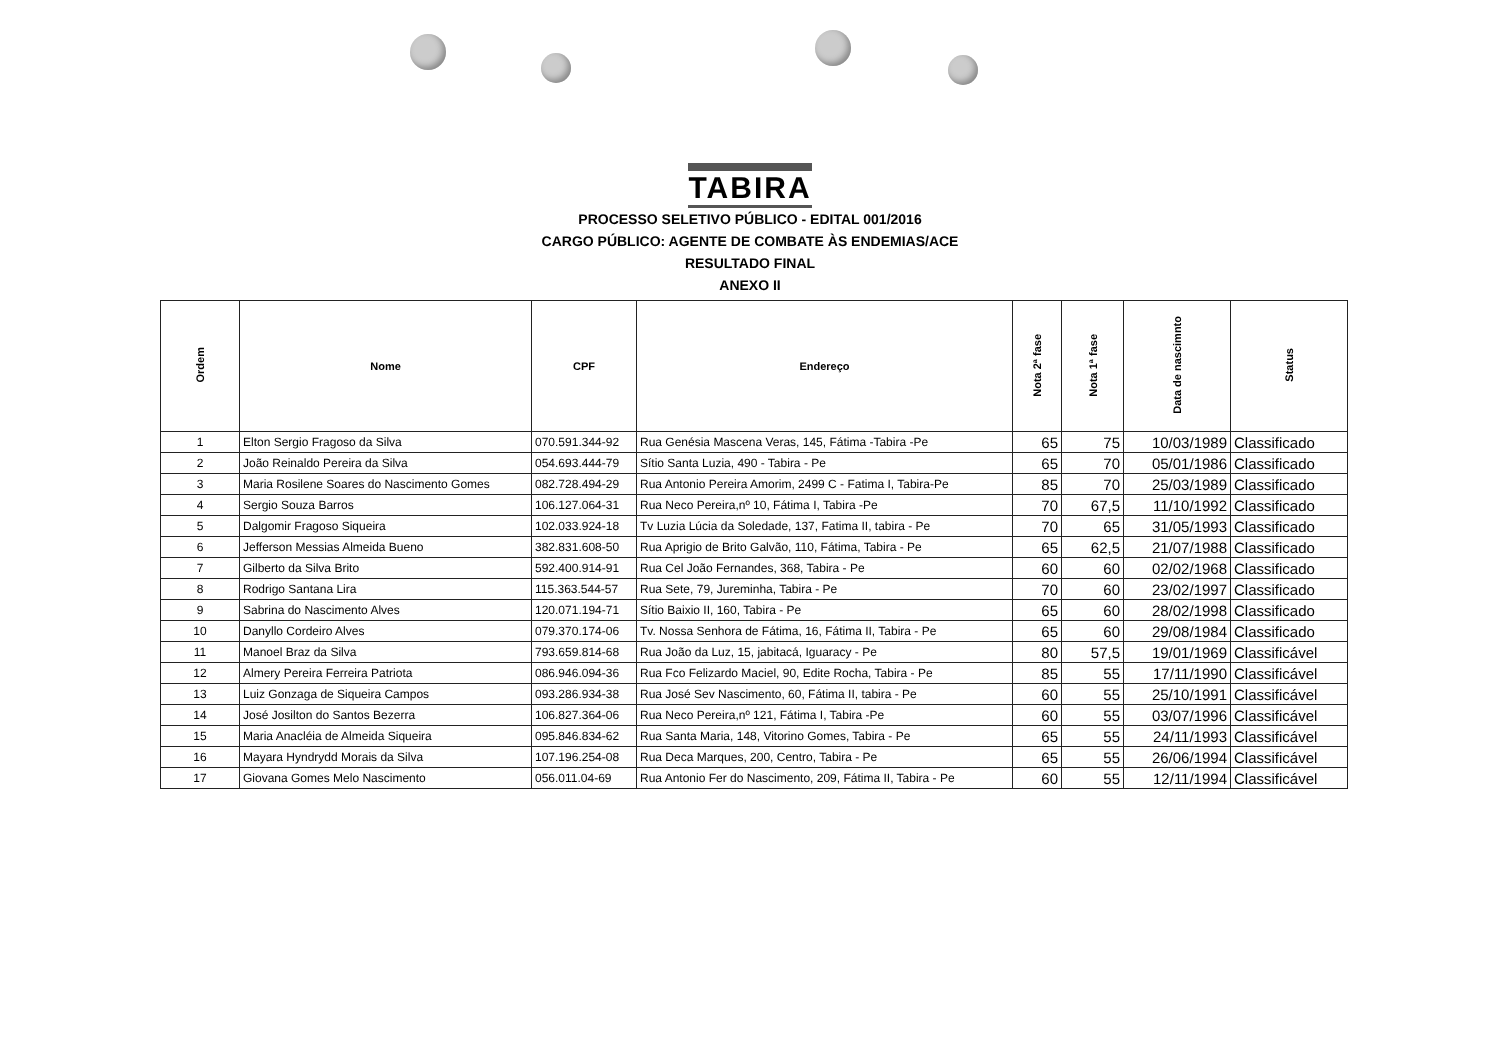TABIRA
PROCESSO SELETIVO PÚBLICO - EDITAL 001/2016
CARGO PÚBLICO: AGENTE DE COMBATE ÀS ENDEMIAS/ACE
RESULTADO FINAL
ANEXO II
| Ordem | Nome | CPF | Endereço | Nota 2ª fase | Nota 1ª fase | Data de nascimnto | Status |
| --- | --- | --- | --- | --- | --- | --- | --- |
| 1 | Elton Sergio Fragoso da Silva | 070.591.344-92 | Rua Genésia Mascena Veras, 145, Fátima -Tabira -Pe | 65 | 75 | 10/03/1989 | Classificado |
| 2 | João Reinaldo Pereira da Silva | 054.693.444-79 | Sítio Santa Luzia, 490 - Tabira - Pe | 65 | 70 | 05/01/1986 | Classificado |
| 3 | Maria Rosilene Soares do Nascimento Gomes | 082.728.494-29 | Rua Antonio Pereira Amorim, 2499 C - Fatima I, Tabira-Pe | 85 | 70 | 25/03/1989 | Classificado |
| 4 | Sergio Souza Barros | 106.127.064-31 | Rua Neco Pereira,nº 10, Fátima I, Tabira -Pe | 70 | 67,5 | 11/10/1992 | Classificado |
| 5 | Dalgomir Fragoso Siqueira | 102.033.924-18 | Tv Luzia Lúcia da Soledade, 137, Fatima II, tabira - Pe | 70 | 65 | 31/05/1993 | Classificado |
| 6 | Jefferson Messias Almeida Bueno | 382.831.608-50 | Rua Aprigio de Brito Galvão, 110, Fátima, Tabira - Pe | 65 | 62,5 | 21/07/1988 | Classificado |
| 7 | Gilberto da Silva Brito | 592.400.914-91 | Rua Cel João Fernandes, 368, Tabira - Pe | 60 | 60 | 02/02/1968 | Classificado |
| 8 | Rodrigo Santana Lira | 115.363.544-57 | Rua Sete, 79, Jureminha, Tabira - Pe | 70 | 60 | 23/02/1997 | Classificado |
| 9 | Sabrina do Nascimento Alves | 120.071.194-71 | Sítio Baixio II, 160, Tabira - Pe | 65 | 60 | 28/02/1998 | Classificado |
| 10 | Danyllo Cordeiro Alves | 079.370.174-06 | Tv. Nossa Senhora de Fátima, 16, Fátima II, Tabira - Pe | 65 | 60 | 29/08/1984 | Classificado |
| 11 | Manoel Braz da Silva | 793.659.814-68 | Rua João da Luz, 15, jabitacá, Iguaracy - Pe | 80 | 57,5 | 19/01/1969 | Classificável |
| 12 | Almery Pereira Ferreira Patriota | 086.946.094-36 | Rua Fco Felizardo Maciel, 90, Edite Rocha, Tabira - Pe | 85 | 55 | 17/11/1990 | Classificável |
| 13 | Luiz Gonzaga de Siqueira Campos | 093.286.934-38 | Rua José Sev Nascimento, 60, Fátima II, tabira - Pe | 60 | 55 | 25/10/1991 | Classificável |
| 14 | José Josilton do Santos Bezerra | 106.827.364-06 | Rua Neco Pereira,nº 121, Fátima I, Tabira -Pe | 60 | 55 | 03/07/1996 | Classificável |
| 15 | Maria Anacléia de Almeida Siqueira | 095.846.834-62 | Rua Santa Maria, 148, Vitorino Gomes, Tabira - Pe | 65 | 55 | 24/11/1993 | Classificável |
| 16 | Mayara Hyndrydd Morais da Silva | 107.196.254-08 | Rua Deca Marques, 200, Centro, Tabira - Pe | 65 | 55 | 26/06/1994 | Classificável |
| 17 | Giovana Gomes Melo Nascimento | 056.011.04-69 | Rua Antonio Fer do Nascimento, 209, Fátima II, Tabira - Pe | 60 | 55 | 12/11/1994 | Classificável |